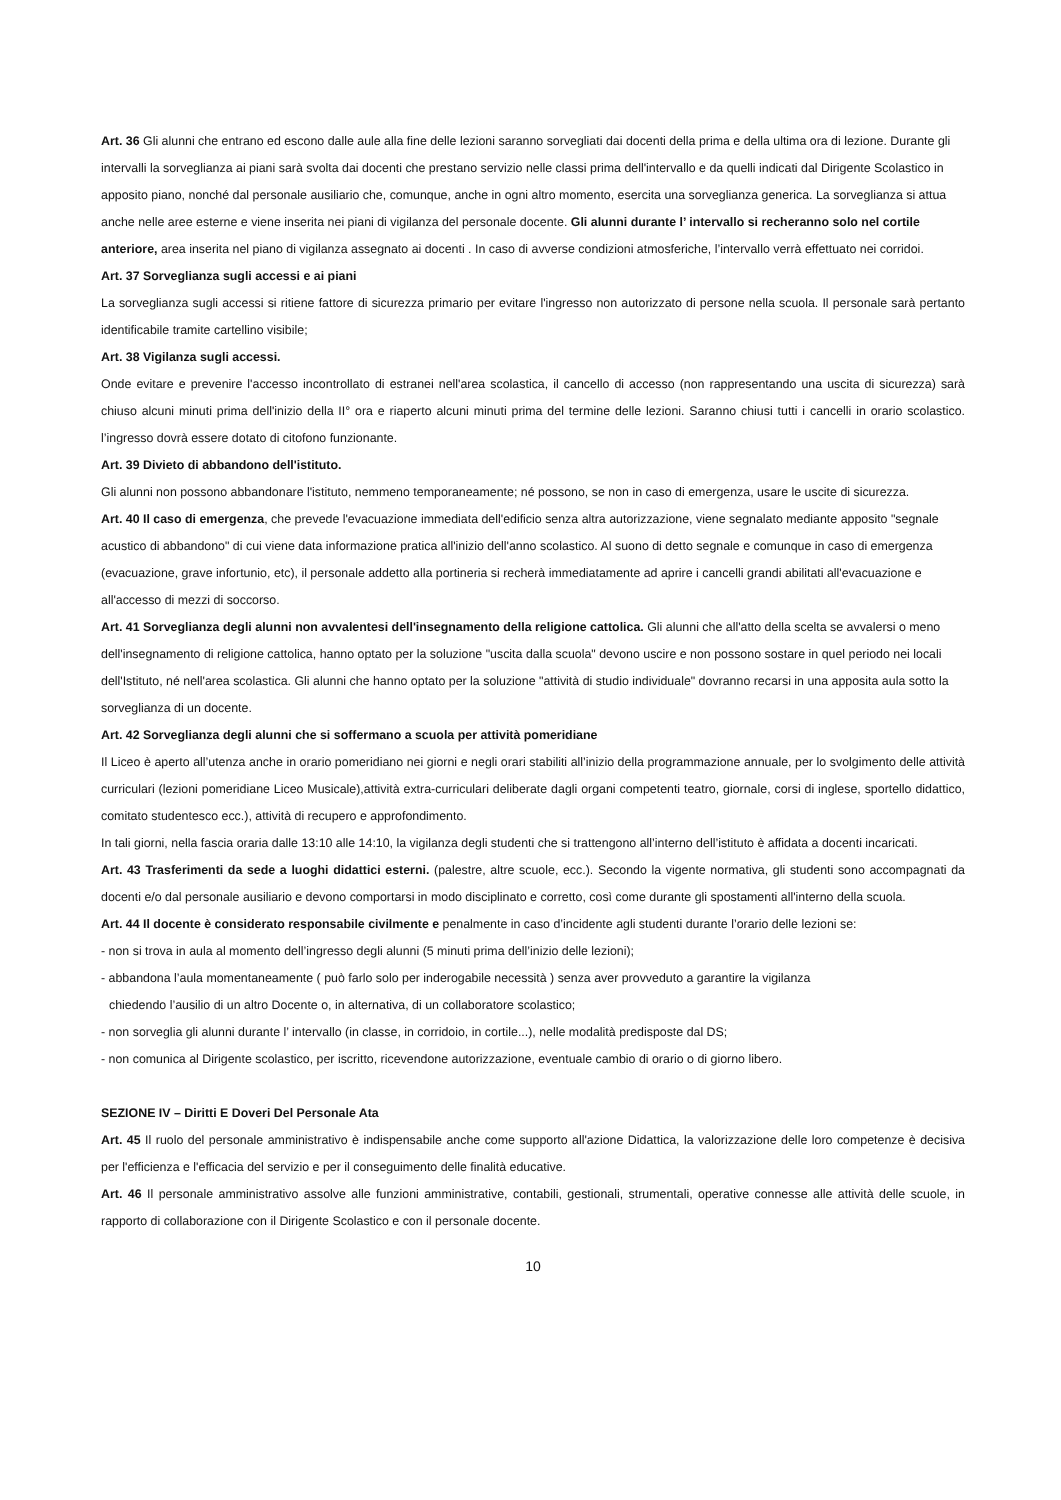Art. 36 Gli alunni che entrano ed escono dalle aule alla fine delle lezioni saranno sorvegliati dai docenti della prima e della ultima ora di lezione. Durante gli intervalli la sorveglianza ai piani sarà svolta dai docenti che prestano servizio nelle classi prima dell'intervallo e da quelli indicati dal Dirigente Scolastico in apposito piano, nonché dal personale ausiliario che, comunque, anche in ogni altro momento, esercita una sorveglianza generica. La sorveglianza si attua anche nelle aree esterne e viene inserita nei piani di vigilanza del personale docente. Gli alunni durante l’ intervallo si recheranno solo nel cortile anteriore, area inserita nel piano di vigilanza assegnato ai docenti . In caso di avverse condizioni atmosferiche, l’intervallo verrà effettuato nei corridoi.
Art. 37 Sorveglianza sugli accessi e ai piani
La sorveglianza sugli accessi si ritiene fattore di sicurezza primario per evitare l'ingresso non autorizzato di persone nella scuola. Il personale sarà pertanto identificabile tramite cartellino visibile;
Art. 38 Vigilanza sugli accessi.
Onde evitare e prevenire l'accesso incontrollato di estranei nell'area scolastica, il cancello di accesso (non rappresentando una uscita di sicurezza) sarà chiuso alcuni minuti prima dell'inizio della II° ora e riaperto alcuni minuti prima del termine delle lezioni. Saranno chiusi tutti i cancelli in orario scolastico. l’ingresso dovrà essere dotato di citofono funzionante.
Art. 39 Divieto di abbandono dell'istituto.
Gli alunni non possono abbandonare l'istituto, nemmeno temporaneamente; né possono, se non in caso di emergenza, usare le uscite di sicurezza.
Art. 40 Il caso di emergenza, che prevede l'evacuazione immediata dell'edificio senza altra autorizzazione, viene segnalato mediante apposito "segnale acustico di abbandono" di cui viene data informazione pratica all'inizio dell'anno scolastico. Al suono di detto segnale e comunque in caso di emergenza (evacuazione, grave infortunio, etc), il personale addetto alla portineria si recherà immediatamente ad aprire i cancelli grandi abilitati all'evacuazione e all'accesso di mezzi di soccorso.
Art. 41 Sorveglianza degli alunni non avvalentesi dell'insegnamento della religione cattolica. Gli alunni che all'atto della scelta se avvalersi o meno dell'insegnamento di religione cattolica, hanno optato per la soluzione "uscita dalla scuola" devono uscire e non possono sostare in quel periodo nei locali dell'Istituto, né nell'area scolastica. Gli alunni che hanno optato per la soluzione "attività di studio individuale" dovranno recarsi in una apposita aula sotto la sorveglianza di un docente.
Art. 42 Sorveglianza degli alunni che si soffermano a scuola per attività pomeridiane
Il Liceo è aperto all’utenza anche in orario pomeridiano nei giorni e negli orari stabiliti all’inizio della programmazione annuale, per lo svolgimento delle attività curriculari (lezioni pomeridiane Liceo Musicale),attività extra-curriculari deliberate dagli organi competenti teatro, giornale, corsi di inglese, sportello didattico, comitato studentesco ecc.), attività di recupero e approfondimento.
In tali giorni, nella fascia oraria dalle 13:10 alle 14:10, la vigilanza degli studenti che si trattengono all’interno dell’istituto è affidata a docenti incaricati.
Art. 43 Trasferimenti da sede a luoghi didattici esterni. (palestre, altre scuole, ecc.). Secondo la vigente normativa, gli studenti sono accompagnati da docenti e/o dal personale ausiliario e devono comportarsi in modo disciplinato e corretto, così come durante gli spostamenti all'interno della scuola.
Art. 44 Il docente è considerato responsabile civilmente e penalmente in caso d’incidente agli studenti durante l’orario delle lezioni se:
- non si trova in aula al momento dell’ingresso degli alunni (5 minuti prima dell’inizio delle lezioni);
- abbandona l’aula momentaneamente ( può farlo solo per inderogabile necessità ) senza aver provveduto a garantire la vigilanza
chiedendo l’ausilio di un altro Docente o, in alternativa, di un collaboratore scolastico;
- non sorveglia gli alunni durante l’ intervallo (in classe, in corridoio, in cortile...), nelle modalità predisposte dal DS;
- non comunica al Dirigente scolastico, per iscritto, ricevendone autorizzazione, eventuale cambio di orario o di giorno libero.
SEZIONE IV – Diritti E Doveri Del Personale Ata
Art. 45 Il ruolo del personale amministrativo è indispensabile anche come supporto all'azione Didattica, la valorizzazione delle loro competenze è decisiva per l'efficienza e l'efficacia del servizio e per il conseguimento delle finalità educative.
Art. 46 Il personale amministrativo assolve alle funzioni amministrative, contabili, gestionali, strumentali, operative connesse alle attività delle scuole, in rapporto di collaborazione con il Dirigente Scolastico e con il personale docente.
10